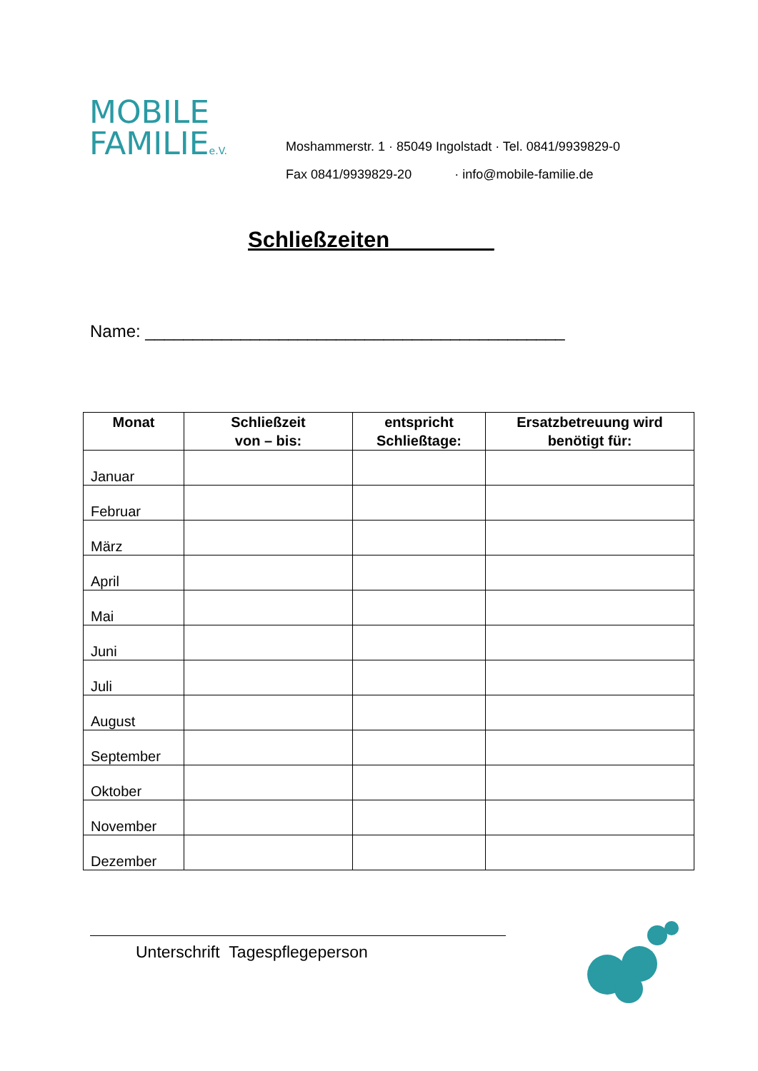MOBILE
FAMILIEe.V.
Moshammerstr. 1 · 85049 Ingolstadt · Tel. 0841/9939829-0
Fax 0841/9939829-20 · info@mobile-familie.de
Schließzeiten ________
Name: ____________________________________________
| Monat | Schließzeit von – bis: | entspricht Schließtage: | Ersatzbetreuung wird benötigt für: |
| --- | --- | --- | --- |
| Januar | | | |
| Februar | | | |
| März | | | |
| April | | | |
| Mai | | | |
| Juni | | | |
| Juli | | | |
| August | | | |
| September | | | |
| Oktober | | | |
| November | | | |
| Dezember | | | |
Unterschrift Tagespflegeperson